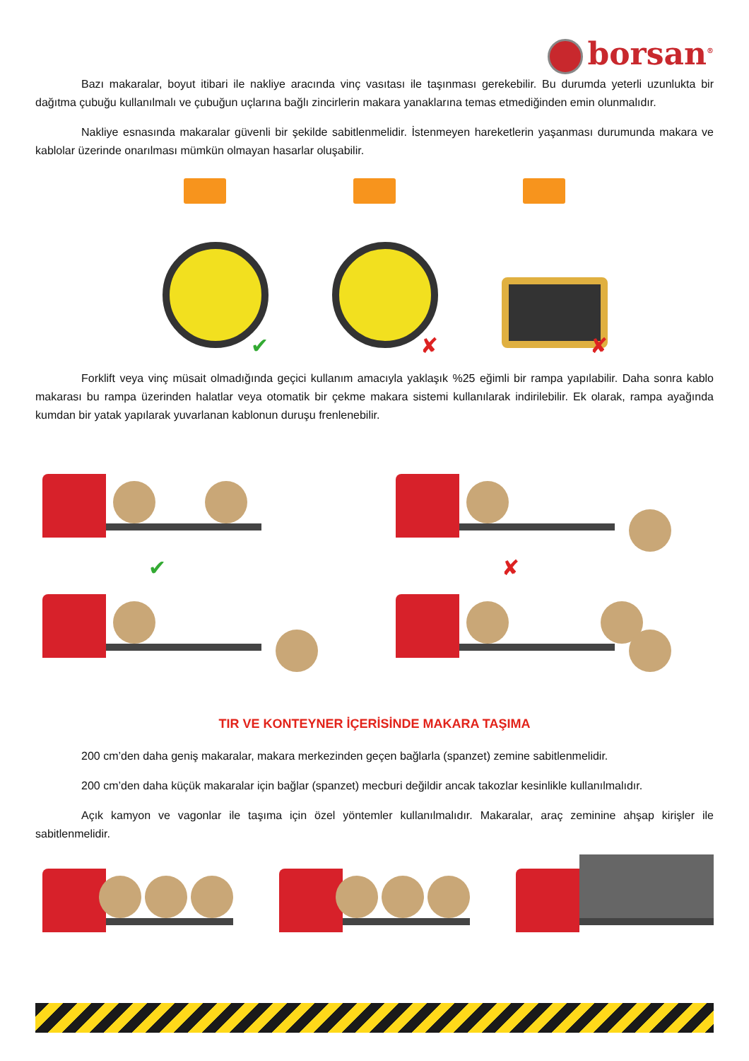borsan<sup>®</sup>
Bazı makaralar, boyut itibari ile nakliye aracında vinç vasıtası ile taşınması gerekebilir. Bu durumda yeterli uzunlukta bir dağıtma çubuğu kullanılmalı ve çubuğun uçlarına bağlı zincirlerin makara yanaklarına temas etmediğinden emin olunmalıdır.
Nakliye esnasında makaralar güvenli bir şekilde sabitlenmelidir. İstenmeyen hareketlerin yaşanması durumunda makara ve kablolar üzerinde onarılması mümkün olmayan hasarlar oluşabilir.
✔
✘
✘
Forklift veya vinç müsait olmadığında geçici kullanım amacıyla yaklaşık %25 eğimli bir rampa yapılabilir. Daha sonra kablo makarası bu rampa üzerinden halatlar veya otomatik bir çekme makara sistemi kullanılarak indirilebilir. Ek olarak, rampa ayağında kumdan bir yatak yapılarak yuvarlanan kablonun duruşu frenlenebilir.
✔
✘
TIR VE KONTEYNER İÇERİSİNDE MAKARA TAŞIMA
200 cm’den daha geniş makaralar, makara merkezinden geçen bağlarla (spanzet) zemine sabitlenmelidir.
200 cm’den daha küçük makaralar için bağlar (spanzet) mecburi değildir ancak takozlar kesinlikle kullanılmalıdır.
Açık kamyon ve vagonlar ile taşıma için özel yöntemler kullanılmalıdır. Makaralar, araç zeminine ahşap kirişler ile sabitlenmelidir.